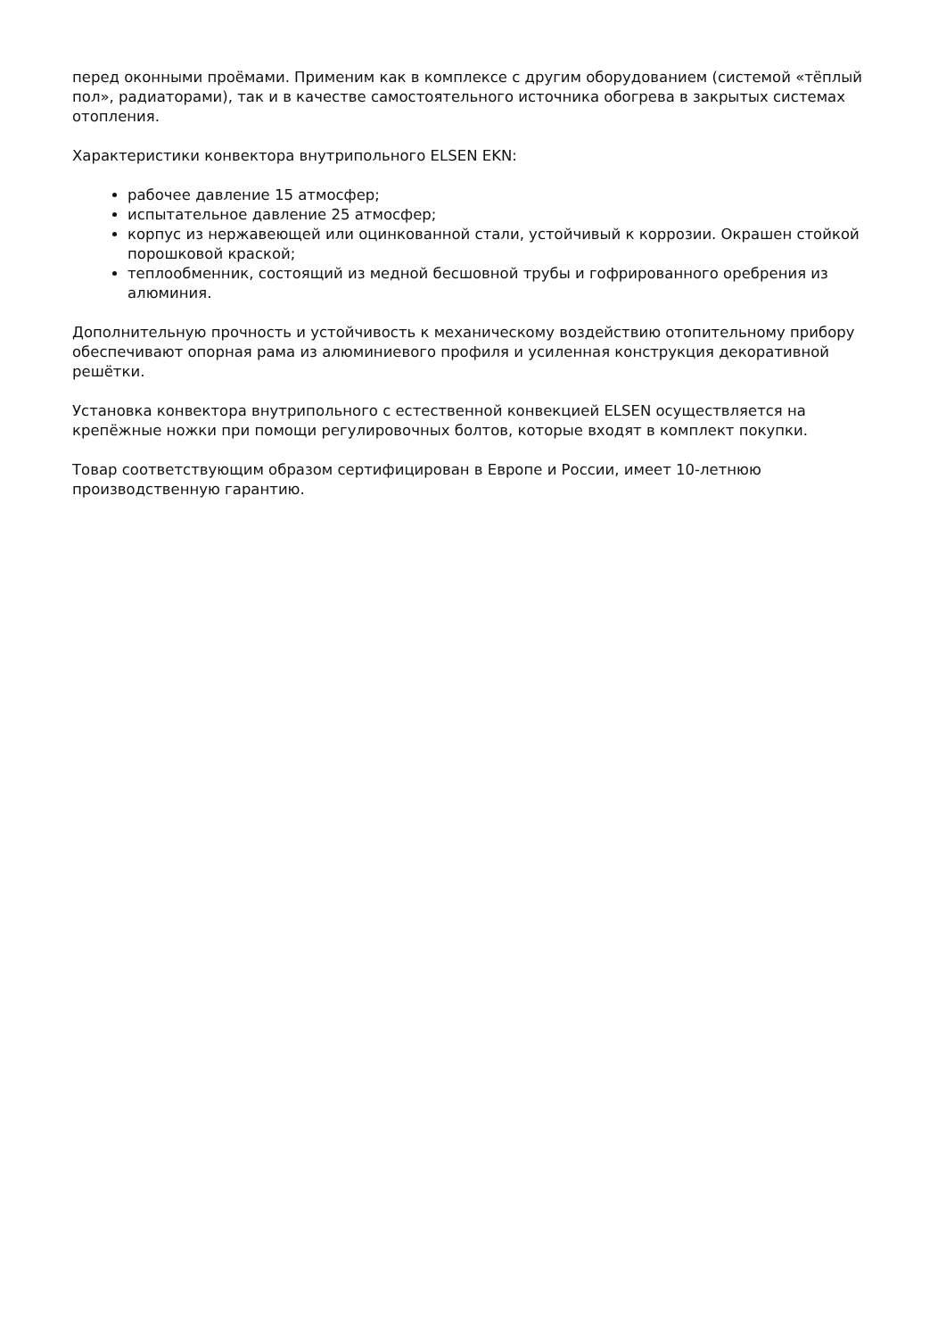перед оконными проёмами. Применим как в комплексе с другим оборудованием (системой «тёплый пол», радиаторами), так и в качестве самостоятельного источника обогрева в закрытых системах отопления.
Характеристики конвектора внутрипольного ELSEN EKN:
рабочее давление 15 атмосфер;
испытательное давление 25 атмосфер;
корпус из нержавеющей или оцинкованной стали, устойчивый к коррозии. Окрашен стойкой порошковой краской;
теплообменник, состоящий из медной бесшовной трубы и гофрированного оребрения из алюминия.
Дополнительную прочность и устойчивость к механическому воздействию отопительному прибору обеспечивают опорная рама из алюминиевого профиля и усиленная конструкция декоративной решётки.
Установка конвектора внутрипольного с естественной конвекцией ELSEN осуществляется на крепёжные ножки при помощи регулировочных болтов, которые входят в комплект покупки.
Товар соответствующим образом сертифицирован в Европе и России, имеет 10-летнюю производственную гарантию.